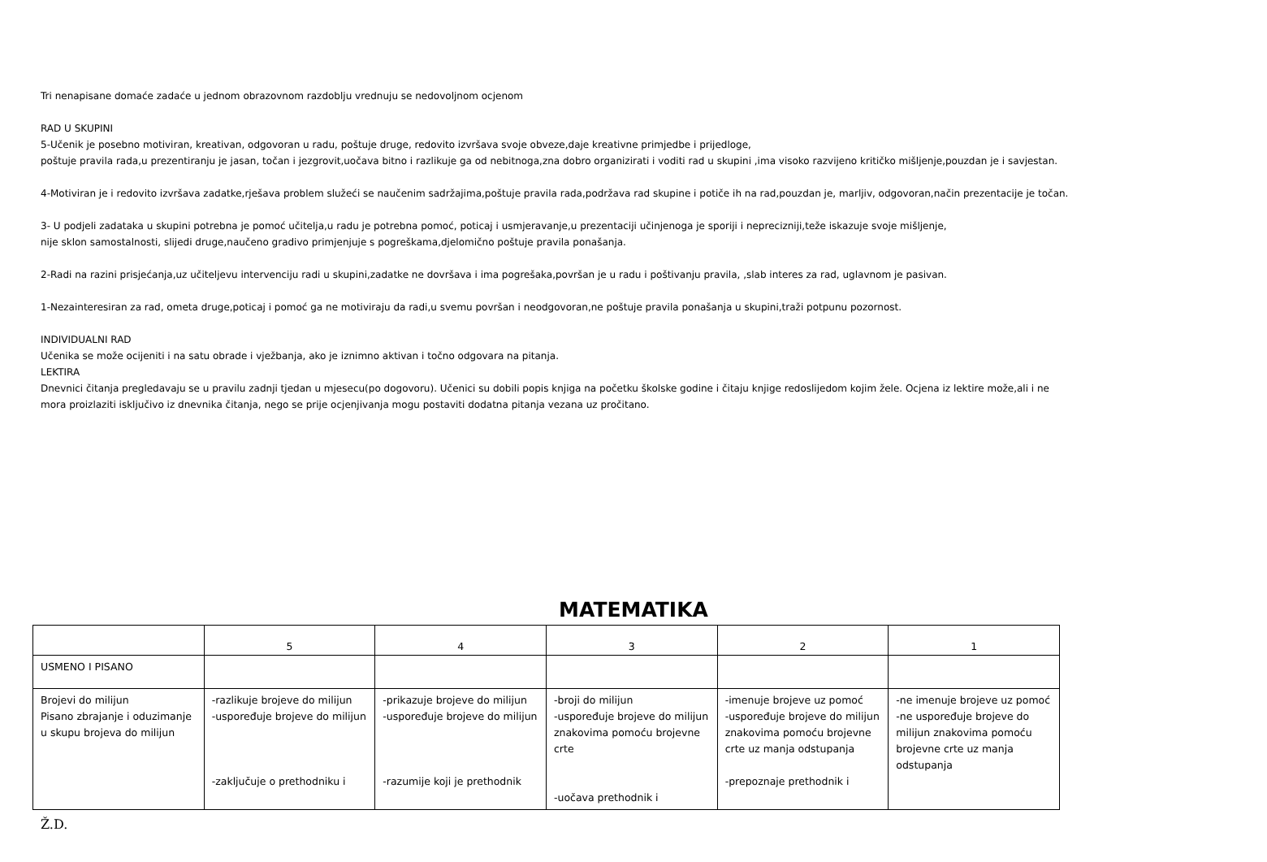Tri nenapisane domaće zadaće u jednom obrazovnom razdoblju vrednuju se nedovoljnom ocjenom
RAD U SKUPINI
5-Učenik je posebno motiviran, kreativan, odgovoran u radu, poštuje druge, redovito izvršava svoje obveze,daje kreativne primjedbe i prijedloge,
poštuje pravila rada,u prezentiranju je jasan, točan i jezgrovit,uočava bitno i razlikuje ga od nebitnoga,zna dobro organizirati i voditi rad u skupini ,ima visoko razvijeno kritičko mišljenje,pouzdan je i savjestan.
4-Motiviran je i redovito izvršava zadatke,rješava problem služeći se naučenim sadržajima,poštuje pravila rada,podržava rad skupine i potiče ih na rad,pouzdan je, marljiv, odgovoran,način prezentacije je točan.
3- U podjeli zadataka u skupini potrebna je pomoć učitelja,u radu je potrebna pomoć, poticaj i usmjeravanje,u prezentaciji učinjenoga je sporiji i neprecizniji,teže iskazuje svoje mišljenje,
nije sklon samostalnosti, slijedi druge,naučeno gradivo primjenjuje s pogreškama,djelomično poštuje pravila ponašanja.
2-Radi na razini prisjećanja,uz učiteljevu intervenciju radi u skupini,zadatke ne dovršava i ima pogrešaka,površan je u radu i poštivanju pravila, ,slab interes za rad, uglavnom je pasivan.
1-Nezainteresiran za rad, ometa druge,poticaj i pomoć ga ne motiviraju da radi,u svemu površan i neodgovoran,ne poštuje pravila ponašanja u skupini,traži potpunu pozornost.
INDIVIDUALNI RAD
Učenika se može ocijeniti i na satu obrade i vježbanja, ako je iznimno aktivan i točno odgovara na pitanja.
LEKTIRA
Dnevnici čitanja pregledavaju se u pravilu zadnji tjedan u mjesecu(po dogovoru). Učenici su dobili popis knjiga na početku školske godine i čitaju knjige redoslijedom kojim žele. Ocjena iz lektire može,ali i ne
mora proizlaziti isključivo iz dnevnika čitanja, nego se prije ocjenjivanja mogu postaviti dodatna pitanja vezana uz pročitano.
MATEMATIKA
| | 5 | 4 | 3 | 2 | 1 |
| USMENO I PISANO | | | | | |
| Brojevi do milijun Pisano zbrajanje i oduzimanje u skupu brojeva do milijun | -razlikuje brojeve do milijun -uspoređuje brojeve do milijun -zaključuje o prethodniku i | -prikazuje brojeve do milijun -uspoređuje brojeve do milijun -razumije koji je prethodnik | -broji do milijun -uspoređuje brojeve do milijun znakovima pomoću brojevne crte -uočava prethodnik i | -imenuje brojeve uz pomoć -uspoređuje brojeve do milijun znakovima pomoću brojevne crte uz manja odstupanja -prepoznaje prethodnik i | -ne imenuje brojeve uz pomoć -ne uspoređuje brojeve do milijun znakovima pomoću brojevne crte uz manja odstupanja |
Ž.D.